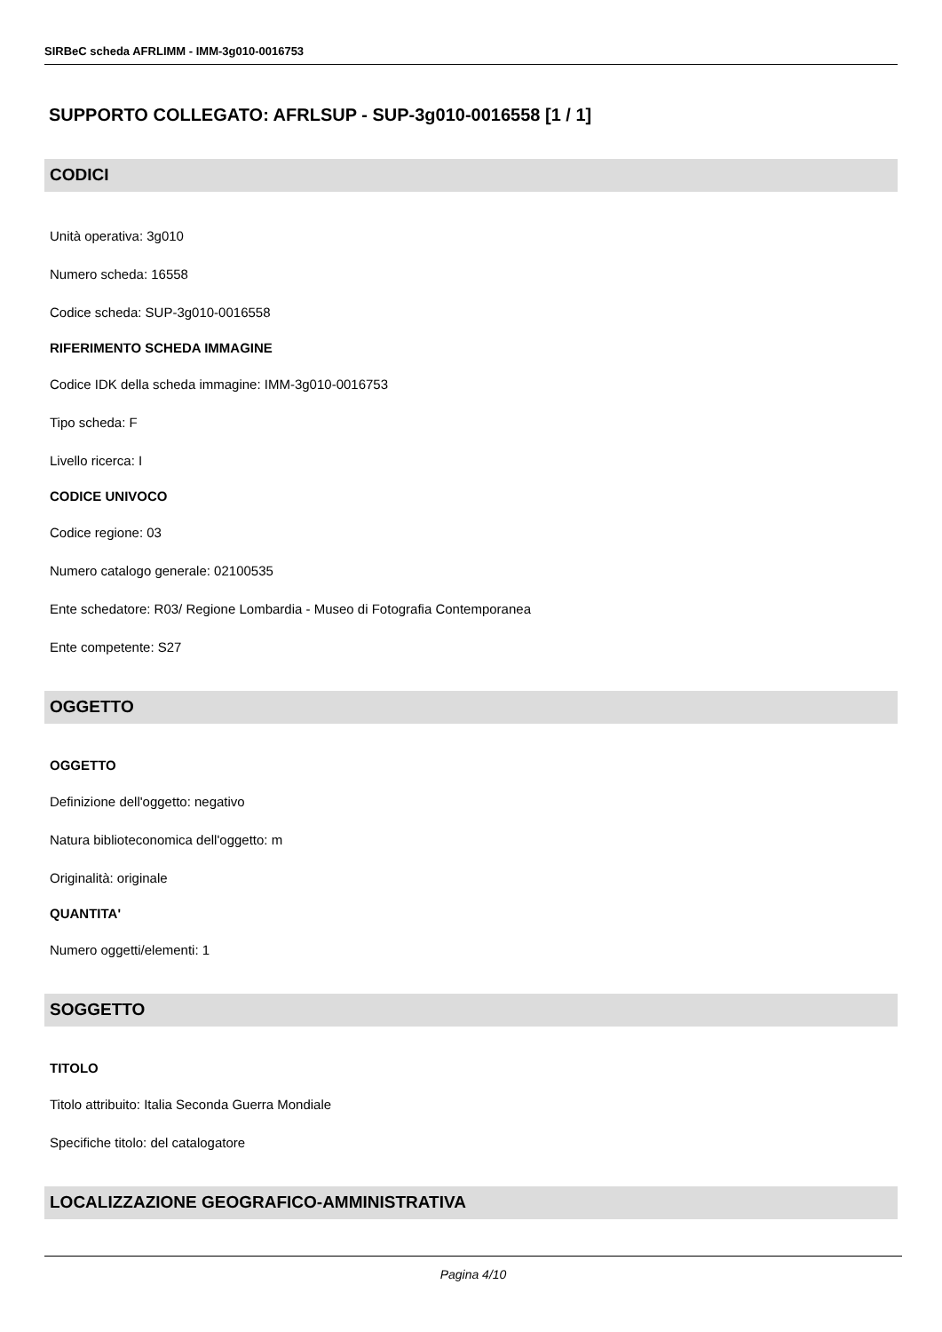SIRBeC scheda AFRLIMM - IMM-3g010-0016753
SUPPORTO COLLEGATO: AFRLSUP - SUP-3g010-0016558 [1 / 1]
CODICI
Unità operativa: 3g010
Numero scheda: 16558
Codice scheda: SUP-3g010-0016558
RIFERIMENTO SCHEDA IMMAGINE
Codice IDK della scheda immagine: IMM-3g010-0016753
Tipo scheda: F
Livello ricerca: I
CODICE UNIVOCO
Codice regione: 03
Numero catalogo generale: 02100535
Ente schedatore: R03/ Regione Lombardia - Museo di Fotografia Contemporanea
Ente competente: S27
OGGETTO
OGGETTO
Definizione dell'oggetto: negativo
Natura biblioteconomica dell'oggetto: m
Originalità: originale
QUANTITA'
Numero oggetti/elementi: 1
SOGGETTO
TITOLO
Titolo attribuito: Italia Seconda Guerra Mondiale
Specifiche titolo: del catalogatore
LOCALIZZAZIONE GEOGRAFICO-AMMINISTRATIVA
Pagina 4/10